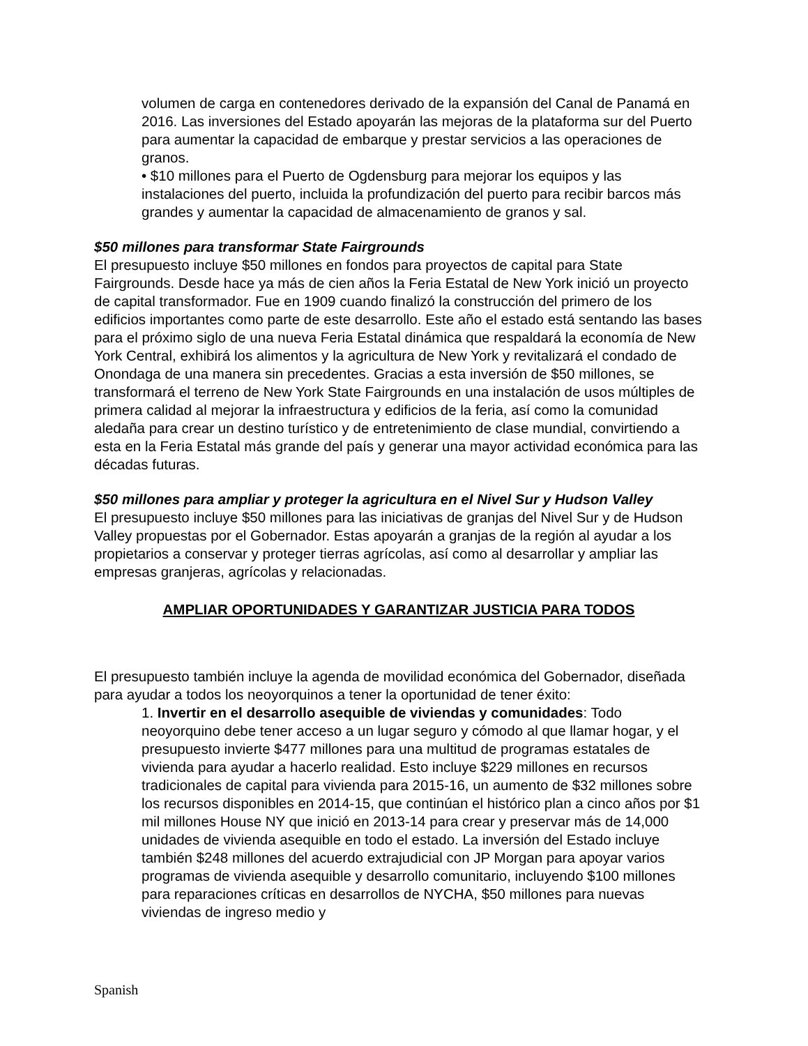volumen de carga en contenedores derivado de la expansión del Canal de Panamá en 2016. Las inversiones del Estado apoyarán las mejoras de la plataforma sur del Puerto para aumentar la capacidad de embarque y prestar servicios a las operaciones de granos.
• $10 millones para el Puerto de Ogdensburg para mejorar los equipos y las instalaciones del puerto, incluida la profundización del puerto para recibir barcos más grandes y aumentar la capacidad de almacenamiento de granos y sal.
$50 millones para transformar State Fairgrounds
El presupuesto incluye $50 millones en fondos para proyectos de capital para State Fairgrounds. Desde hace ya más de cien años la Feria Estatal de New York inició un proyecto de capital transformador. Fue en 1909 cuando finalizó la construcción del primero de los edificios importantes como parte de este desarrollo. Este año el estado está sentando las bases para el próximo siglo de una nueva Feria Estatal dinámica que respaldará la economía de New York Central, exhibirá los alimentos y la agricultura de New York y revitalizará el condado de Onondaga de una manera sin precedentes. Gracias a esta inversión de $50 millones, se transformará el terreno de New York State Fairgrounds en una instalación de usos múltiples de primera calidad al mejorar la infraestructura y edificios de la feria, así como la comunidad aledaña para crear un destino turístico y de entretenimiento de clase mundial, convirtiendo a esta en la Feria Estatal más grande del país y generar una mayor actividad económica para las décadas futuras.
$50 millones para ampliar y proteger la agricultura en el Nivel Sur y Hudson Valley
El presupuesto incluye $50 millones para las iniciativas de granjas del Nivel Sur y de Hudson Valley propuestas por el Gobernador. Estas apoyarán a granjas de la región al ayudar a los propietarios a conservar y proteger tierras agrícolas, así como al desarrollar y ampliar las empresas granjeras, agrícolas y relacionadas.
AMPLIAR OPORTUNIDADES Y GARANTIZAR JUSTICIA PARA TODOS
El presupuesto también incluye la agenda de movilidad económica del Gobernador, diseñada para ayudar a todos los neoyorquinos a tener la oportunidad de tener éxito:
1. Invertir en el desarrollo asequible de viviendas y comunidades: Todo neoyorquino debe tener acceso a un lugar seguro y cómodo al que llamar hogar, y el presupuesto invierte $477 millones para una multitud de programas estatales de vivienda para ayudar a hacerlo realidad. Esto incluye $229 millones en recursos tradicionales de capital para vivienda para 2015-16, un aumento de $32 millones sobre los recursos disponibles en 2014-15, que continúan el histórico plan a cinco años por $1 mil millones House NY que inició en 2013-14 para crear y preservar más de 14,000 unidades de vivienda asequible en todo el estado. La inversión del Estado incluye también $248 millones del acuerdo extrajudicial con JP Morgan para apoyar varios programas de vivienda asequible y desarrollo comunitario, incluyendo $100 millones para reparaciones críticas en desarrollos de NYCHA, $50 millones para nuevas viviendas de ingreso medio y
Spanish